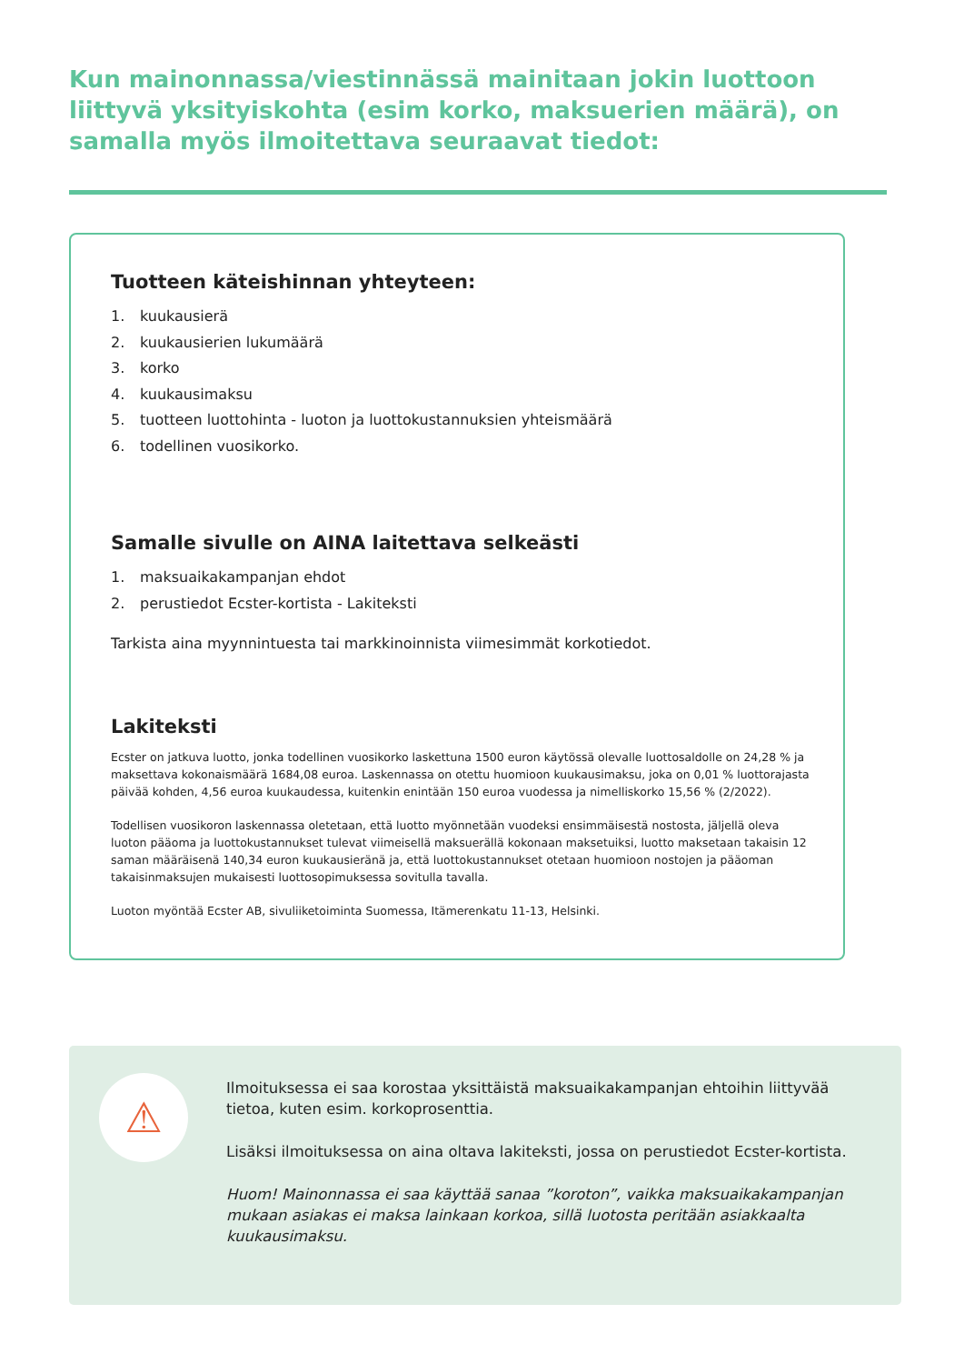Kun mainonnassa/viestinnässä mainitaan jokin luottoon liittyvä yksityiskohta (esim korko, maksuerien määrä), on samalla myös ilmoitettava seuraavat tiedot:
Tuotteen käteishinnan yhteyteen:
1. kuukausierä
2. kuukausierien lukumäärä
3. korko
4. kuukausimaksu
5. tuotteen luottohinta - luoton ja luottokustannuksien yhteismäärä
6. todellinen vuosikorko.
Samalle sivulle on AINA laitettava selkeästi
1. maksuaikakampanjan ehdot
2. perustiedot Ecster-kortista - Lakiteksti
Tarkista aina myynnintuesta tai markkinoinnista viimesimmät korkotiedot.
Lakiteksti
Ecster on jatkuva luotto, jonka todellinen vuosikorko laskettuna 1500 euron käytössä olevalle luottosaldolle on 24,28 % ja maksettava kokonaismäärä 1684,08 euroa. Laskennassa on otettu huomioon kuukausimaksu, joka on 0,01 % luottorajasta päivää kohden, 4,56 euroa kuukaudessa, kuitenkin enintään 150 euroa vuodessa ja nimelliskorko 15,56 % (2/2022).
Todellisen vuosikoron laskennassa oletetaan, että luotto myönnetään vuodeksi ensimmäisestä nostosta, jäljellä oleva luoton pääoma ja luottokustannukset tulevat viimeisellä maksuerällä kokonaan maksetuiksi, luotto maksetaan takaisin 12 saman määräisenä 140,34 euron kuukausieränä ja, että luottokustannukset otetaan huomioon nostojen ja pääoman takaisinmaksujen mukaisesti luottosopimuksessa sovitulla tavalla.
Luoton myöntää Ecster AB, sivuliiketoiminta Suomessa, Itämerenkatu 11-13, Helsinki.
⚠
Ilmoituksessa ei saa korostaa yksittäistä maksuaikakampanjan ehtoihin liittyvää tietoa, kuten esim. korkoprosenttia.
Lisäksi ilmoituksessa on aina oltava lakiteksti, jossa on perustiedot Ecster-kortista.
Huom! Mainonnassa ei saa käyttää sanaa ”koroton”, vaikka maksuaikakampanjan mukaan asiakas ei maksa lainkaan korkoa, sillä luotosta peritään asiakkaalta kuukausimaksu.